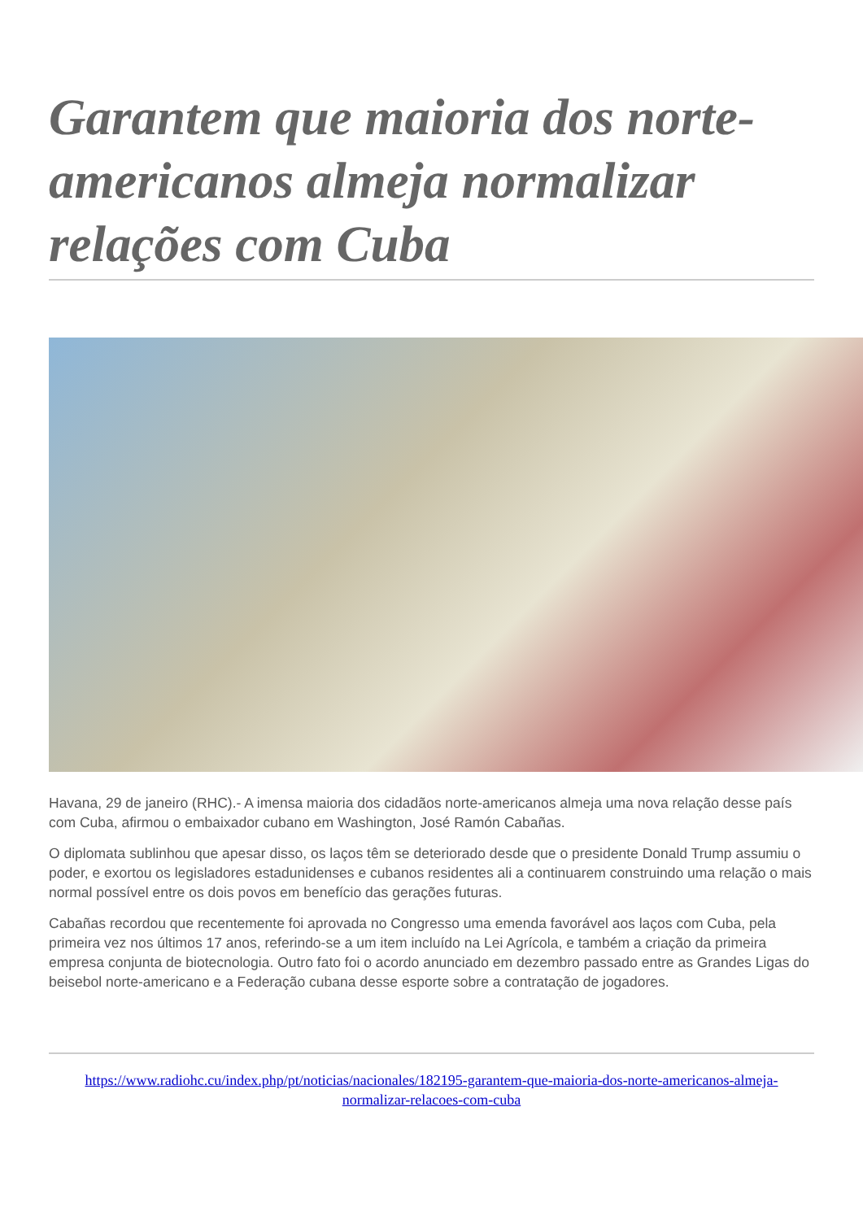Garantem que maioria dos norte-americanos almeja normalizar relações com Cuba
Havana, 29 de janeiro (RHC).- A imensa maioria dos cidadãos norte-americanos almeja uma nova relação desse país com Cuba, afirmou o embaixador cubano em Washington, José Ramón Cabañas.
O diplomata sublinhou que apesar disso, os laços têm se deteriorado desde que o presidente Donald Trump assumiu o poder, e exortou os legisladores estadunidenses e cubanos residentes ali a continuarem construindo uma relação o mais normal possível entre os dois povos em benefício das gerações futuras.
Cabañas recordou que recentemente foi aprovada no Congresso uma emenda favorável aos laços com Cuba, pela primeira vez nos últimos 17 anos, referindo-se a um item incluído na Lei Agrícola, e também a criação da primeira empresa conjunta de biotecnologia. Outro fato foi o acordo anunciado em dezembro passado entre as Grandes Ligas do beisebol norte-americano e a Federação cubana desse esporte sobre a contratação de jogadores.
https://www.radiohc.cu/index.php/pt/noticias/nacionales/182195-garantem-que-maioria-dos-norte-americanos-almeja-normalizar-relacoes-com-cuba